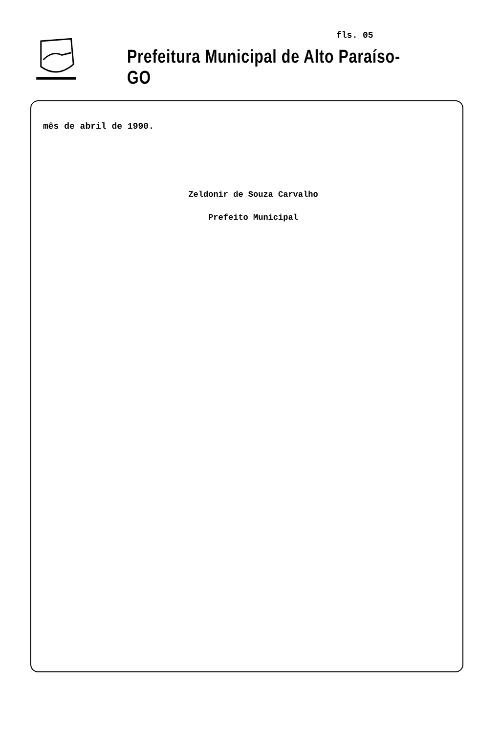fls. 05
Prefeitura Municipal de Alto Paraíso-GO
mês de abril de 1990.
Zeldonir de Souza Carvalho
Prefeito Municipal